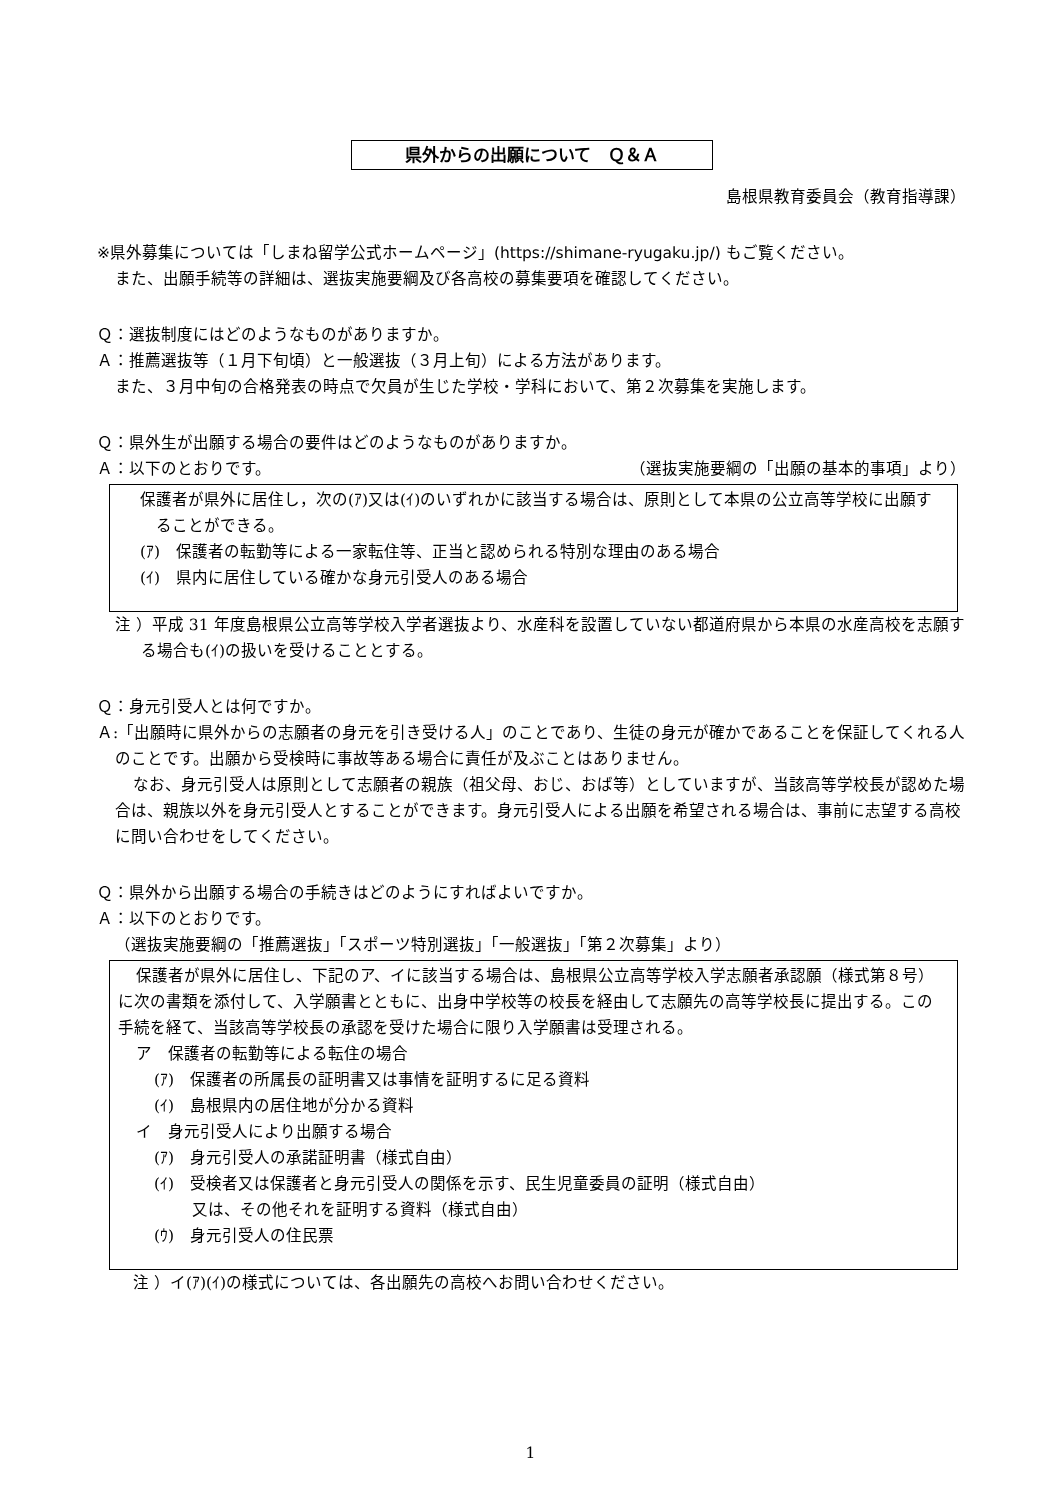県外からの出願について　Ｑ＆Ａ
島根県教育委員会（教育指導課）
※県外募集については「しまね留学公式ホームページ」(https://shimane-ryugaku.jp/) もご覧ください。
また、出願手続等の詳細は、選抜実施要綱及び各高校の募集要項を確認してください。
Ｑ：選抜制度にはどのようなものがありますか。
Ａ：推薦選抜等（１月下旬頃）と一般選抜（３月上旬）による方法があります。
また、３月中旬の合格発表の時点で欠員が生じた学校・学科において、第２次募集を実施します。
Ｑ：県外生が出願する場合の要件はどのようなものがありますか。
Ａ：以下のとおりです。 （選抜実施要綱の「出願の基本的事項」より）
保護者が県外に居住し，次の(ｱ)又は(ｲ)のいずれかに該当する場合は、原則として本県の公立高等学校に出願することができる。
(ｱ)　保護者の転勤等による一家転住等、正当と認められる特別な理由のある場合
(ｲ)　県内に居住している確かな身元引受人のある場合
注 ）平成 31 年度島根県公立高等学校入学者選抜より、水産科を設置していない都道府県から本県の水産高校を志願する場合も(ｲ)の扱いを受けることとする。
Ｑ：身元引受人とは何ですか。
Ａ:「出願時に県外からの志願者の身元を引き受ける人」のことであり、生徒の身元が確かであることを保証してくれる人のことです。出願から受検時に事故等ある場合に責任が及ぶことはありません。
なお、身元引受人は原則として志願者の親族（祖父母、おじ、おば等）としていますが、当該高等学校長が認めた場合は、親族以外を身元引受人とすることができます。身元引受人による出願を希望される場合は、事前に志望する高校に問い合わせをしてください。
Ｑ：県外から出願する場合の手続きはどのようにすればよいですか。
Ａ：以下のとおりです。
（選抜実施要綱の「推薦選抜」「スポーツ特別選抜」「一般選抜」「第２次募集」より）
保護者が県外に居住し、下記のア、イに該当する場合は、島根県公立高等学校入学志願者承認願（様式第８号）に次の書類を添付して、入学願書とともに、出身中学校等の校長を経由して志願先の高等学校長に提出する。この手続を経て、当該高等学校長の承認を受けた場合に限り入学願書は受理される。
ア　保護者の転勤等による転住の場合
(ｱ)　保護者の所属長の証明書又は事情を証明するに足る資料
(ｲ)　島根県内の居住地が分かる資料
イ　身元引受人により出願する場合
(ｱ)　身元引受人の承諾証明書（様式自由）
(ｲ)　受検者又は保護者と身元引受人の関係を示す、民生児童委員の証明（様式自由）
又は、その他それを証明する資料（様式自由）
(ｳ)　身元引受人の住民票
注 ）イ(ｱ)(ｲ)の様式については、各出願先の高校へお問い合わせください。
1